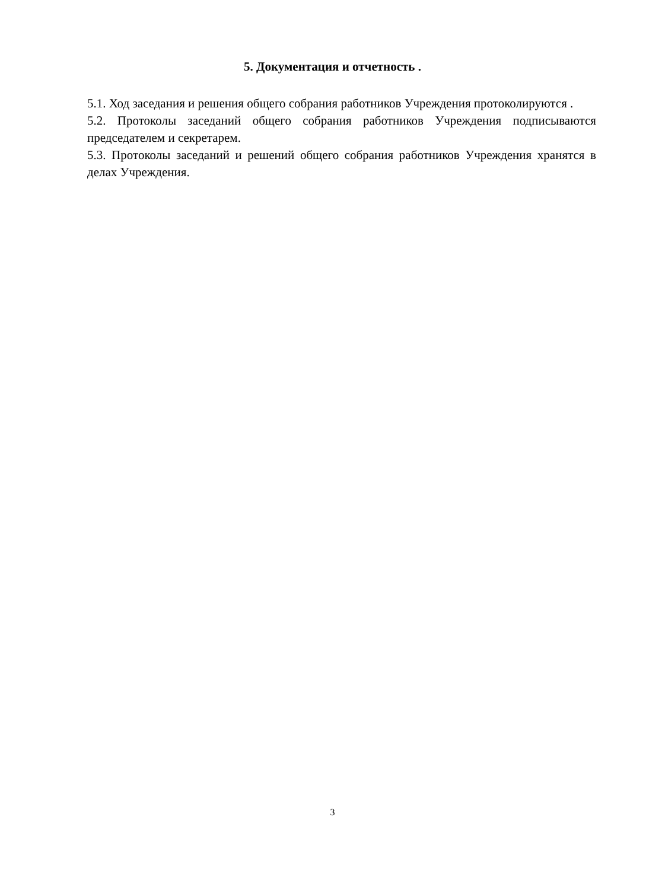5. Документация и отчетность .
5.1. Ход заседания и решения общего собрания работников Учреждения протоколируются .
5.2. Протоколы заседаний общего собрания работников Учреждения подписываются председателем и секретарем.
5.3. Протоколы заседаний и решений общего собрания работников Учреждения хранятся в делах Учреждения.
3